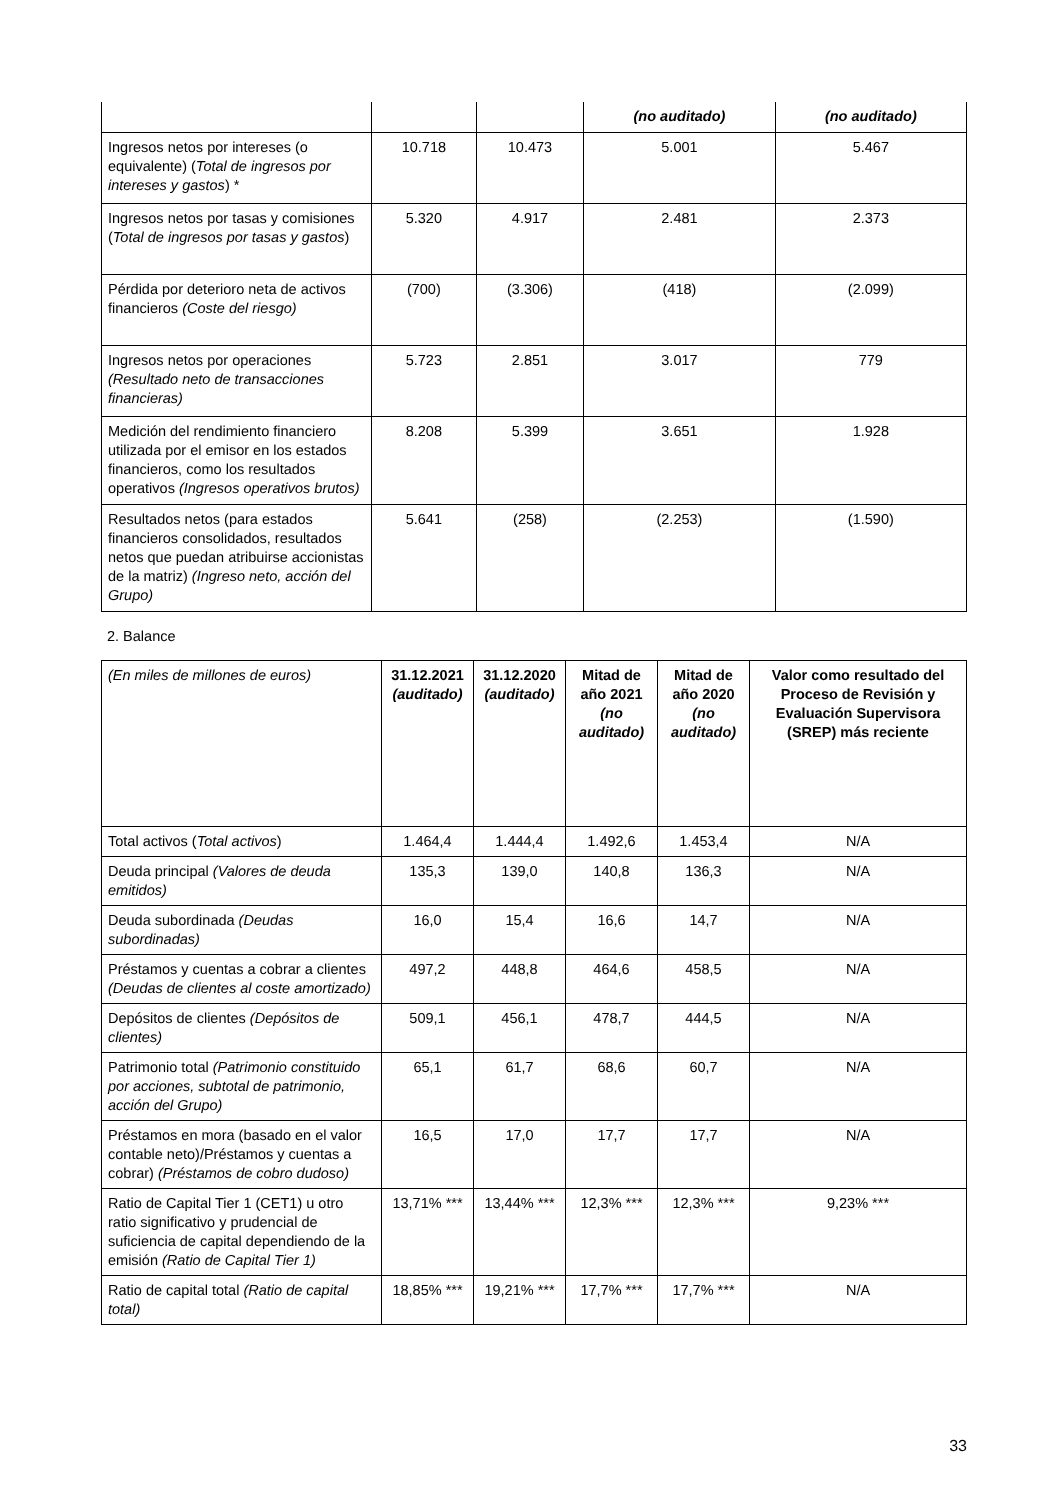| | | | (no auditado) | (no auditado) |
| Ingresos netos por intereses (o equivalente) ( Total de ingresos por intereses y gastos ) * | 10.718 | 10.473 | 5.001 | 5.467 |
| Ingresos netos por tasas y comisiones ( Total de ingresos por tasas y gastos ) | 5.320 | 4.917 | 2.481 | 2.373 |
| Pérdida por deterioro neta de activos financieros (Coste del riesgo) | (700) | (3.306) | (418) | (2.099) |
| Ingresos netos por operaciones (Resultado neto de transacciones financieras) | 5.723 | 2.851 | 3.017 | 779 |
| Medición del rendimiento financiero utilizada por el emisor en los estados financieros, como los resultados operativos (Ingresos operativos brutos) | 8.208 | 5.399 | 3.651 | 1.928 |
| Resultados netos (para estados financieros consolidados, resultados netos que puedan atribuirse accionistas de la matriz) (Ingreso neto, acción del Grupo) | 5.641 | (258) | (2.253) | (1.590) |
2. Balance
| (En miles de millones de euros) | 31.12.2021 (auditado) | 31.12.2020 (auditado) | Mitad de año 2021 (no auditado) | Mitad de año 2020 (no auditado) | Valor como resultado del Proceso de Revisión y Evaluación Supervisora (SREP) más reciente |
| Total activos ( Total activos ) | 1.464,4 | 1.444,4 | 1.492,6 | 1.453,4 | N/A |
| Deuda principal (Valores de deuda emitidos) | 135,3 | 139,0 | 140,8 | 136,3 | N/A |
| Deuda subordinada (Deudas subordinadas) | 16,0 | 15,4 | 16,6 | 14,7 | N/A |
| Préstamos y cuentas a cobrar a clientes (Deudas de clientes al coste amortizado) | 497,2 | 448,8 | 464,6 | 458,5 | N/A |
| Depósitos de clientes (Depósitos de clientes) | 509,1 | 456,1 | 478,7 | 444,5 | N/A |
| Patrimonio total (Patrimonio constituido por acciones, subtotal de patrimonio, acción del Grupo) | 65,1 | 61,7 | 68,6 | 60,7 | N/A |
| Préstamos en mora (basado en el valor contable neto)/Préstamos y cuentas a cobrar) (Préstamos de cobro dudoso) | 16,5 | 17,0 | 17,7 | 17,7 | N/A |
| Ratio de Capital Tier 1 (CET1) u otro ratio significativo y prudencial de suficiencia de capital dependiendo de la emisión (Ratio de Capital Tier 1) | 13,71% *** | 13,44% *** | 12,3% *** | 12,3% *** | 9,23% *** |
| Ratio de capital total (Ratio de capital total) | 18,85% *** | 19,21% *** | 17,7% *** | 17,7% *** | N/A |
33